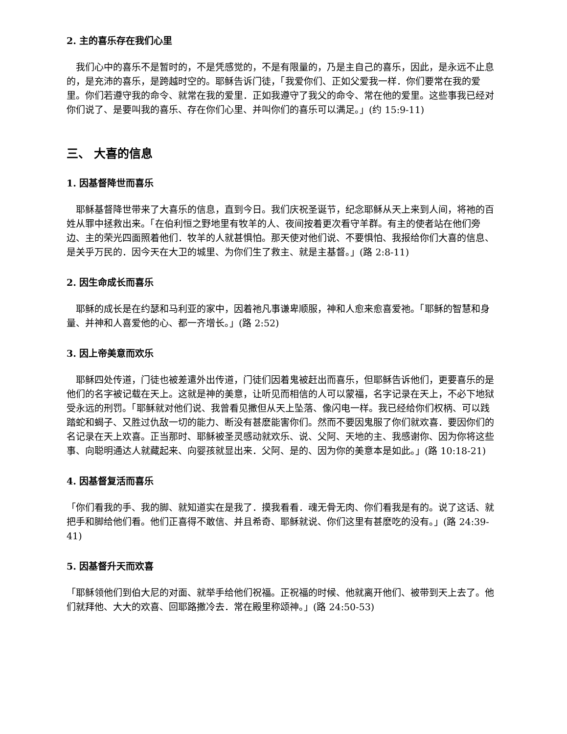2. 主的喜乐存在我们心里
　我们心中的喜乐不是暂时的，不是凭感觉的，不是有限量的，乃是主自己的喜乐，因此，是永远不止息的，是充沛的喜乐，是跨越时空的。耶稣告诉门徒，「我爱你们、正如父爱我一样．你们要常在我的爱里。你们若遵守我的命令、就常在我的爱里．正如我遵守了我父的命令、常在他的爱里。这些事我已经对你们说了、是要叫我的喜乐、存在你们心里、并叫你们的喜乐可以满足。」(约 15:9-11)
三、 大喜的信息
1. 因基督降世而喜乐
　耶稣基督降世带来了大喜乐的信息，直到今日。我们庆祝圣诞节，纪念耶稣从天上来到人间，将祂的百姓从罪中拯救出来。「在伯利恒之野地里有牧羊的人、夜间按着更次看守羊群。有主的使者站在他们旁边、主的荣光四面照着他们．牧羊的人就甚惧怕。那天使对他们说、不要惧怕、我报给你们大喜的信息、是关乎万民的．因今天在大卫的城里、为你们生了救主、就是主基督。」(路 2:8-11)
2. 因生命成长而喜乐
　耶稣的成长是在约瑟和马利亚的家中，因着祂凡事谦卑顺服，神和人愈来愈喜爱祂。「耶稣的智慧和身量、并神和人喜爱他的心、都一齐增长。」(路 2:52)
3. 因上帝美意而欢乐
　耶稣四处传道，门徒也被差遣外出传道，门徒们因着鬼被赶出而喜乐，但耶稣告诉他们，更要喜乐的是他们的名字被记载在天上。这就是神的美意，让听见而相信的人可以蒙福，名字记录在天上，不必下地狱受永远的刑罚。「耶稣就对他们说、我曾看见撒但从天上坠落、像闪电一样。我已经给你们权柄、可以践踏蛇和蝎子、又胜过仇敌一切的能力、断没有甚麽能害你们。然而不要因鬼服了你们就欢喜．要因你们的名记录在天上欢喜。正当那时、耶稣被圣灵感动就欢乐、说、父阿、天地的主、我感谢你、因为你将这些事、向聪明通达人就藏起来、向婴孩就显出来．父阿、是的、因为你的美意本是如此。」(路 10:18-21)
4. 因基督复活而喜乐
「你们看我的手、我的脚、就知道实在是我了．摸我看看．魂无骨无肉、你们看我是有的。说了这话、就把手和脚给他们看。他们正喜得不敢信、并且希奇、耶稣就说、你们这里有甚麽吃的没有。」(路 24:39-41)
5. 因基督升天而欢喜
「耶稣领他们到伯大尼的对面、就举手给他们祝福。正祝福的时候、他就离开他们、被带到天上去了。他们就拜他、大大的欢喜、回耶路撒冷去．常在殿里称颂神。」(路 24:50-53)